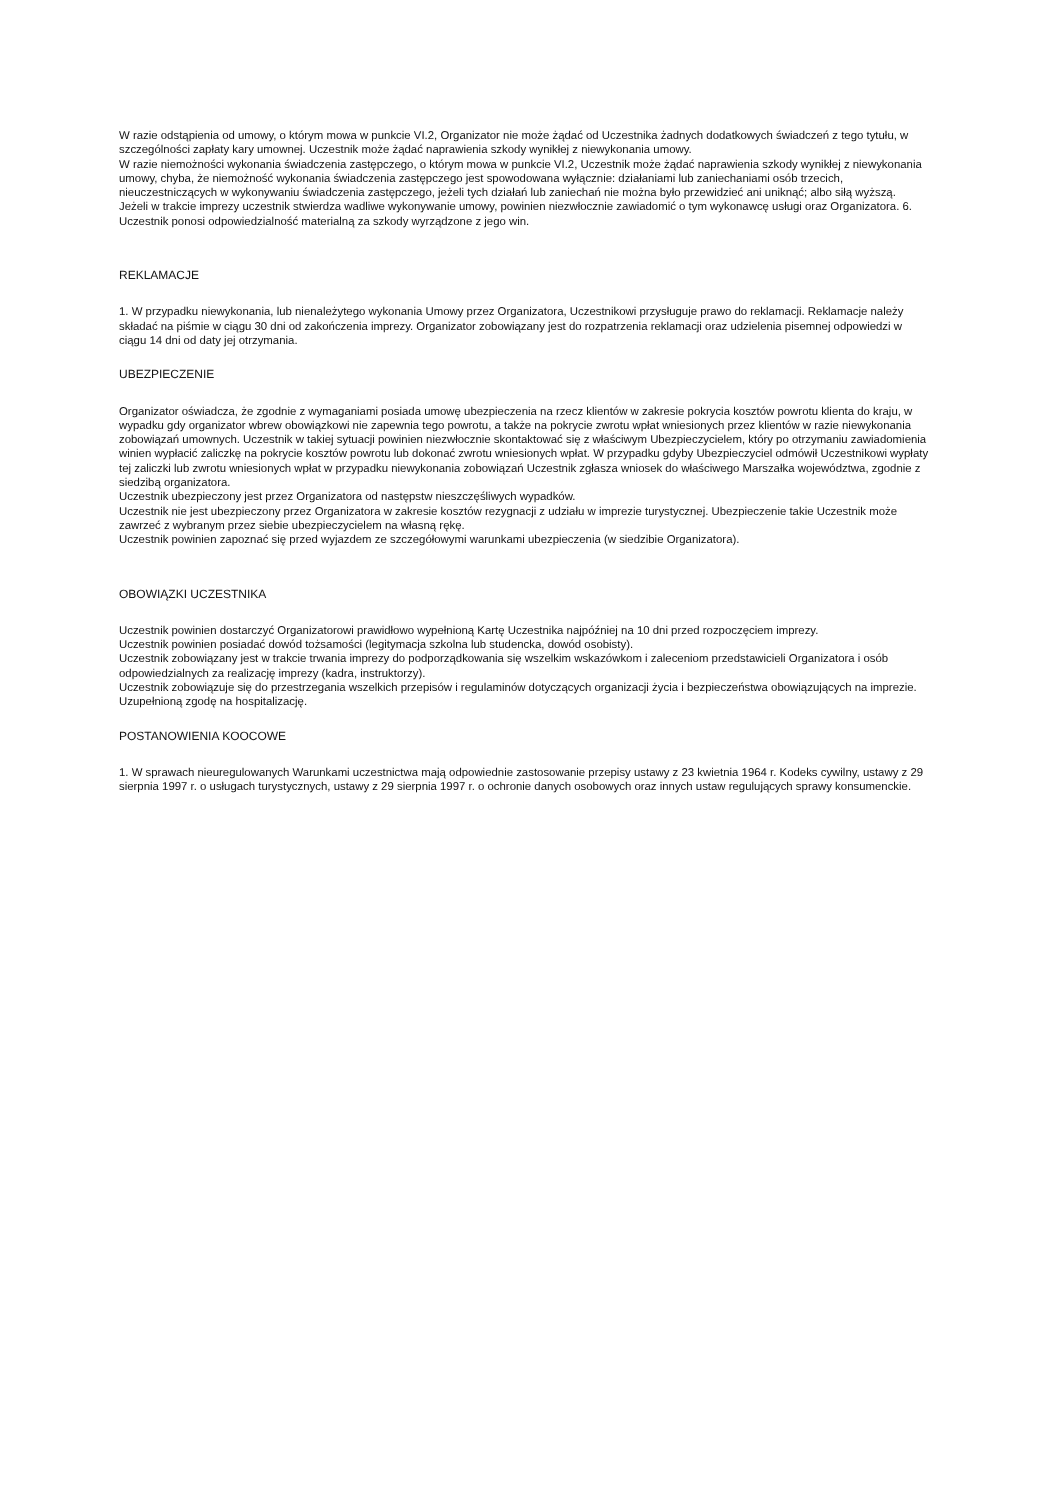W razie odstąpienia od umowy, o którym mowa w punkcie VI.2, Organizator nie może żądać od Uczestnika żadnych dodatkowych świadczeń z tego tytułu, w szczególności zapłaty kary umownej. Uczestnik może żądać naprawienia szkody wynikłej z niewykonania umowy.
W razie niemożności wykonania świadczenia zastępczego, o którym mowa w punkcie VI.2, Uczestnik może żądać naprawienia szkody wynikłej z niewykonania umowy, chyba, że niemożność wykonania świadczenia zastępczego jest spowodowana wyłącznie: działaniami lub zaniechaniami osób trzecich, nieuczestniczących w wykonywaniu świadczenia zastępczego, jeżeli tych działań lub zaniechań nie można było przewidzieć ani uniknąć; albo siłą wyższą.
Jeżeli w trakcie imprezy uczestnik stwierdza wadliwe wykonywanie umowy, powinien niezwłocznie zawiadomić o tym wykonawcę usługi oraz Organizatora. 6. Uczestnik ponosi odpowiedzialność materialną za szkody wyrządzone z jego win.
REKLAMACJE
1. W przypadku niewykonania, lub nienależytego wykonania Umowy przez Organizatora, Uczestnikowi przysługuje prawo do reklamacji. Reklamacje należy składać na piśmie w ciągu 30 dni od zakończenia imprezy. Organizator zobowiązany jest do rozpatrzenia reklamacji oraz udzielenia pisemnej odpowiedzi w ciągu 14 dni od daty jej otrzymania.
UBEZPIECZENIE
Organizator oświadcza, że zgodnie z wymaganiami posiada umowę ubezpieczenia na rzecz klientów w zakresie pokrycia kosztów powrotu klienta do kraju, w wypadku gdy organizator wbrew obowiązkowi nie zapewnia tego powrotu, a także na pokrycie zwrotu wpłat wniesionych przez klientów w razie niewykonania zobowiązań umownych. Uczestnik w takiej sytuacji powinien niezwłocznie skontaktować się z właściwym Ubezpieczycielem, który po otrzymaniu zawiadomienia winien wypłacić zaliczkę na pokrycie kosztów powrotu lub dokonać zwrotu wniesionych wpłat. W przypadku gdyby Ubezpieczyciel odmówił Uczestnikowi wypłaty tej zaliczki lub zwrotu wniesionych wpłat w przypadku niewykonania zobowiązań Uczestnik zgłasza wniosek do właściwego Marszałka województwa, zgodnie z siedzibą organizatora.
Uczestnik ubezpieczony jest przez Organizatora od następstw nieszczęśliwych wypadków.
Uczestnik nie jest ubezpieczony przez Organizatora w zakresie kosztów rezygnacji z udziału w imprezie turystycznej. Ubezpieczenie takie Uczestnik może zawrzeć z wybranym przez siebie ubezpieczycielem na własną rękę.
Uczestnik powinien zapoznać się przed wyjazdem ze szczegółowymi warunkami ubezpieczenia (w siedzibie Organizatora).
OBOWIĄZKI UCZESTNIKA
Uczestnik powinien dostarczyć Organizatorowi prawidłowo wypełnioną Kartę Uczestnika najpóźniej na 10 dni przed rozpoczęciem imprezy.
Uczestnik powinien posiadać dowód tożsamości (legitymacja szkolna lub studencka, dowód osobisty).
Uczestnik zobowiązany jest w trakcie trwania imprezy do podporządkowania się wszelkim wskazówkom i zaleceniom przedstawicieli Organizatora i osób odpowiedzialnych za realizację imprezy (kadra, instruktorzy).
Uczestnik zobowiązuje się do przestrzegania wszelkich przepisów i regulaminów dotyczących organizacji życia i bezpieczeństwa obowiązujących na imprezie.
Uzupełnioną zgodę na hospitalizację.
POSTANOWIENIA KOOCOWE
1. W sprawach nieuregulowanych Warunkami uczestnictwa mają odpowiednie zastosowanie przepisy ustawy z 23 kwietnia 1964 r. Kodeks cywilny, ustawy z 29 sierpnia 1997 r. o usługach turystycznych, ustawy z 29 sierpnia 1997 r. o ochronie danych osobowych oraz innych ustaw regulujących sprawy konsumenckie.